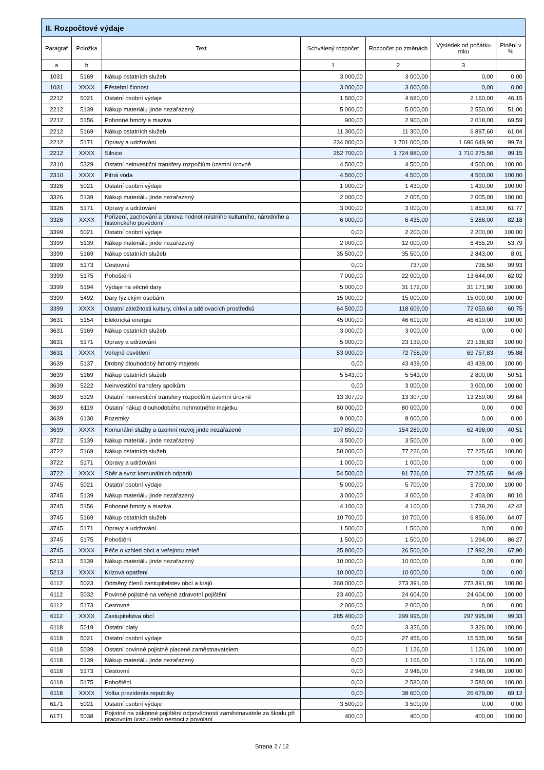| II. Rozpočtové výdaje | | | | | | |
| --- | --- | --- | --- | --- | --- | --- |
| Paragraf | Položka | Text | Schválený rozpočet | Rozpočet po změnách | Výsledek od počátku roku | Plnění v % |
| a | b | | 1 | 2 | 3 | |
| 1031 | 5169 | Nákup ostatních služeb | 3 000,00 | 3 000,00 | 0,00 | 0,00 |
| 1031 | XXXX | Pěstební činnost | 3 000,00 | 3 000,00 | 0,00 | 0,00 |
| 2212 | 5021 | Ostatní osobní výdaje | 1 500,00 | 4 680,00 | 2 160,00 | 46,15 |
| 2212 | 5139 | Nákup materiálu jinde nezařazený | 5 000,00 | 5 000,00 | 2 550,00 | 51,00 |
| 2212 | 5156 | Pohonné hmoty a maziva | 900,00 | 2 900,00 | 2 018,00 | 69,59 |
| 2212 | 5169 | Nákup ostatních služeb | 11 300,00 | 11 300,00 | 6 897,60 | 61,04 |
| 2212 | 5171 | Opravy a udržování | 234 000,00 | 1 701 000,00 | 1 696 649,90 | 99,74 |
| 2212 | XXXX | Silnice | 252 700,00 | 1 724 880,00 | 1 710 275,50 | 99,15 |
| 2310 | 5329 | Ostatní neinvestiční transfery rozpočtům územní úrovně | 4 500,00 | 4 500,00 | 4 500,00 | 100,00 |
| 2310 | XXXX | Pitná voda | 4 500,00 | 4 500,00 | 4 500,00 | 100,00 |
| 3326 | 5021 | Ostatní osobní výdaje | 1 000,00 | 1 430,00 | 1 430,00 | 100,00 |
| 3326 | 5139 | Nákup materiálu jinde nezařazený | 2 000,00 | 2 005,00 | 2 005,00 | 100,00 |
| 3326 | 5171 | Opravy a udržování | 3 000,00 | 3 000,00 | 1 853,00 | 61,77 |
| 3326 | XXXX | Pořízení, zachování a obnova hodnot místního kulturního, národního a historického povědomí | 6 000,00 | 6 435,00 | 5 288,00 | 82,18 |
| 3399 | 5021 | Ostatní osobní výdaje | 0,00 | 2 200,00 | 2 200,00 | 100,00 |
| 3399 | 5139 | Nákup materiálu jinde nezařazený | 2 000,00 | 12 000,00 | 6 455,20 | 53,79 |
| 3399 | 5169 | Nákup ostatních služeb | 35 500,00 | 35 500,00 | 2 843,00 | 8,01 |
| 3399 | 5173 | Cestovné | 0,00 | 737,00 | 736,50 | 99,93 |
| 3399 | 5175 | Pohoštění | 7 000,00 | 22 000,00 | 13 644,00 | 62,02 |
| 3399 | 5194 | Výdaje na věcné dary | 5 000,00 | 31 172,00 | 31 171,90 | 100,00 |
| 3399 | 5492 | Dary fyzickým osobám | 15 000,00 | 15 000,00 | 15 000,00 | 100,00 |
| 3399 | XXXX | Ostatní záležitosti kultury, církví a sdělovacích prostředků | 64 500,00 | 118 609,00 | 72 050,60 | 60,75 |
| 3631 | 5154 | Elektrická energie | 45 000,00 | 46 619,00 | 46 619,00 | 100,00 |
| 3631 | 5169 | Nákup ostatních služeb | 3 000,00 | 3 000,00 | 0,00 | 0,00 |
| 3631 | 5171 | Opravy a udržování | 5 000,00 | 23 139,00 | 23 138,83 | 100,00 |
| 3631 | XXXX | Veřejné osvětlení | 53 000,00 | 72 758,00 | 69 757,83 | 95,88 |
| 3639 | 5137 | Drobný dlouhodobý hmotný majetek | 0,00 | 43 439,00 | 43 439,00 | 100,00 |
| 3639 | 5169 | Nákup ostatních služeb | 5 543,00 | 5 543,00 | 2 800,00 | 50,51 |
| 3639 | 5222 | Neinvestiční transfery spolkům | 0,00 | 3 000,00 | 3 000,00 | 100,00 |
| 3639 | 5329 | Ostatní neinvestiční transfery rozpočtům územní úrovně | 13 307,00 | 13 307,00 | 13 259,00 | 99,64 |
| 3639 | 6119 | Ostatní nákup dlouhodobého nehmotného majetku | 80 000,00 | 80 000,00 | 0,00 | 0,00 |
| 3639 | 6130 | Pozemky | 9 000,00 | 9 000,00 | 0,00 | 0,00 |
| 3639 | XXXX | Komunální služby a územní rozvoj jinde nezařazené | 107 850,00 | 154 289,00 | 62 498,00 | 40,51 |
| 3722 | 5139 | Nákup materiálu jinde nezařazený | 3 500,00 | 3 500,00 | 0,00 | 0,00 |
| 3722 | 5169 | Nákup ostatních služeb | 50 000,00 | 77 226,00 | 77 225,65 | 100,00 |
| 3722 | 5171 | Opravy a udržování | 1 000,00 | 1 000,00 | 0,00 | 0,00 |
| 3722 | XXXX | Sběr a svoz komunálních odpadů | 54 500,00 | 81 726,00 | 77 225,65 | 94,49 |
| 3745 | 5021 | Ostatní osobní výdaje | 5 000,00 | 5 700,00 | 5 700,00 | 100,00 |
| 3745 | 5139 | Nákup materiálu jinde nezařazený | 3 000,00 | 3 000,00 | 2 403,00 | 80,10 |
| 3745 | 5156 | Pohonné hmoty a maziva | 4 100,00 | 4 100,00 | 1 739,20 | 42,42 |
| 3745 | 5169 | Nákup ostatních služeb | 10 700,00 | 10 700,00 | 6 856,00 | 64,07 |
| 3745 | 5171 | Opravy a udržování | 1 500,00 | 1 500,00 | 0,00 | 0,00 |
| 3745 | 5175 | Pohoštění | 1 500,00 | 1 500,00 | 1 294,00 | 86,27 |
| 3745 | XXXX | Péče o vzhled obcí a veřejnou zeleň | 25 800,00 | 26 500,00 | 17 992,20 | 67,90 |
| 5213 | 5139 | Nákup materiálu jinde nezařazený | 10 000,00 | 10 000,00 | 0,00 | 0,00 |
| 5213 | XXXX | Krizová opatření | 10 000,00 | 10 000,00 | 0,00 | 0,00 |
| 6112 | 5023 | Odměny členů zastupitelstev obcí a krajů | 260 000,00 | 273 391,00 | 273 391,00 | 100,00 |
| 6112 | 5032 | Povinné pojistné na veřejné zdravotní pojištění | 23 400,00 | 24 604,00 | 24 604,00 | 100,00 |
| 6112 | 5173 | Cestovné | 2 000,00 | 2 000,00 | 0,00 | 0,00 |
| 6112 | XXXX | Zastupitelstva obcí | 285 400,00 | 299 995,00 | 297 995,00 | 99,33 |
| 6118 | 5019 | Ostatní platy | 0,00 | 3 326,00 | 3 326,00 | 100,00 |
| 6118 | 5021 | Ostatní osobní výdaje | 0,00 | 27 456,00 | 15 535,00 | 56,58 |
| 6118 | 5039 | Ostatní povinné pojistné placené zaměstnavatelem | 0,00 | 1 126,00 | 1 126,00 | 100,00 |
| 6118 | 5139 | Nákup materiálu jinde nezařazený | 0,00 | 1 166,00 | 1 166,00 | 100,00 |
| 6118 | 5173 | Cestovné | 0,00 | 2 946,00 | 2 946,00 | 100,00 |
| 6118 | 5175 | Pohoštění | 0,00 | 2 580,00 | 2 580,00 | 100,00 |
| 6118 | XXXX | Volba prezidenta republiky | 0,00 | 38 600,00 | 26 679,00 | 69,12 |
| 6171 | 5021 | Ostatní osobní výdaje | 3 500,00 | 3 500,00 | 0,00 | 0,00 |
| 6171 | 5038 | Pojistné na zákonné pojištění odpovědnosti zaměstnavatele za škodu při pracovním úrazu nebo nemoci z povolání | 400,00 | 400,00 | 400,00 | 100,00 |
Strana 2 / 12